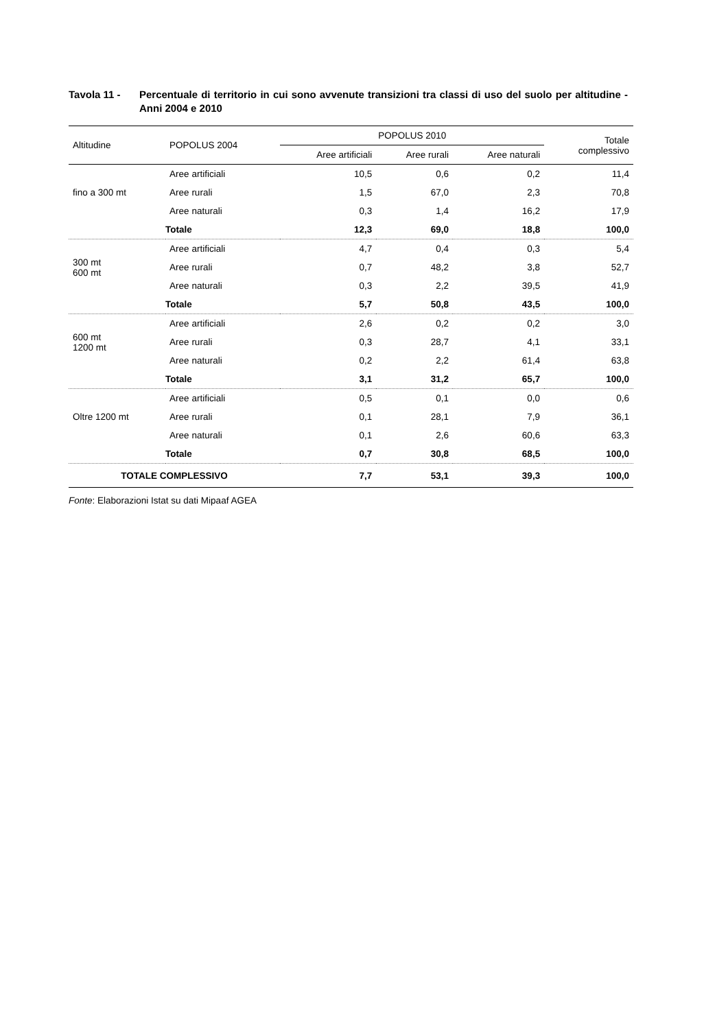Tavola 11 - Percentuale di territorio in cui sono avvenute transizioni tra classi di uso del suolo per altitudine - Anni 2004 e 2010
| Altitudine | POPOLUS 2004 | POPOLUS 2010 | | | Totale complessivo |
| --- | --- | --- | --- | --- | --- |
| | | Aree artificiali | Aree rurali | Aree naturali | |
| fino a 300 mt | Aree artificiali | 10,5 | 0,6 | 0,2 | 11,4 |
| | Aree rurali | 1,5 | 67,0 | 2,3 | 70,8 |
| | Aree naturali | 0,3 | 1,4 | 16,2 | 17,9 |
| | Totale | 12,3 | 69,0 | 18,8 | 100,0 |
| 300 mt 600 mt | Aree artificiali | 4,7 | 0,4 | 0,3 | 5,4 |
| | Aree rurali | 0,7 | 48,2 | 3,8 | 52,7 |
| | Aree naturali | 0,3 | 2,2 | 39,5 | 41,9 |
| | Totale | 5,7 | 50,8 | 43,5 | 100,0 |
| 600 mt 1200 mt | Aree artificiali | 2,6 | 0,2 | 0,2 | 3,0 |
| | Aree rurali | 0,3 | 28,7 | 4,1 | 33,1 |
| | Aree naturali | 0,2 | 2,2 | 61,4 | 63,8 |
| | Totale | 3,1 | 31,2 | 65,7 | 100,0 |
| Oltre 1200 mt | Aree artificiali | 0,5 | 0,1 | 0,0 | 0,6 |
| | Aree rurali | 0,1 | 28,1 | 7,9 | 36,1 |
| | Aree naturali | 0,1 | 2,6 | 60,6 | 63,3 |
| | Totale | 0,7 | 30,8 | 68,5 | 100,0 |
| TOTALE COMPLESSIVO | | 7,7 | 53,1 | 39,3 | 100,0 |
Fonte: Elaborazioni Istat su dati Mipaaf AGEA